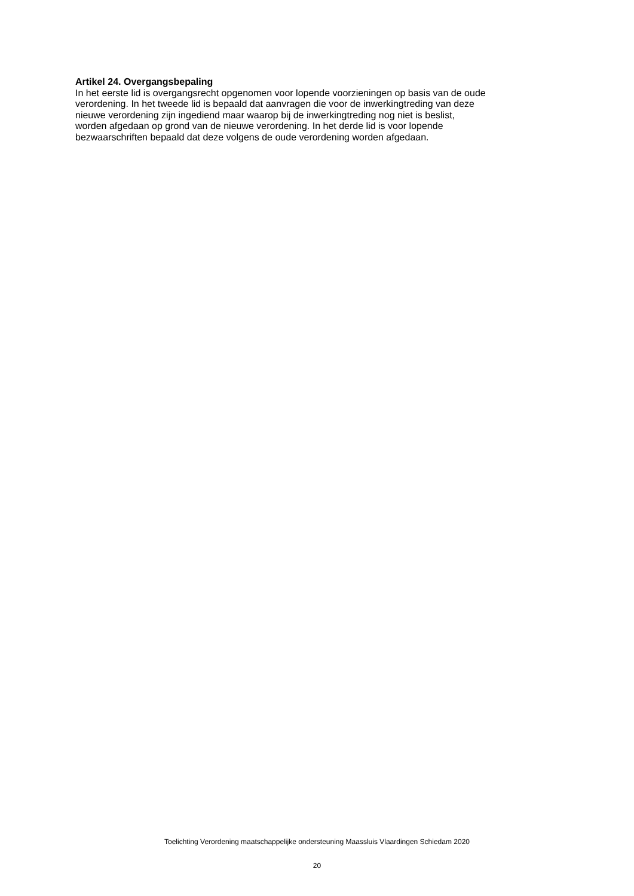Artikel 24. Overgangsbepaling
In het eerste lid is overgangsrecht opgenomen voor lopende voorzieningen op basis van de oude
verordening. In het tweede lid is bepaald dat aanvragen die voor de inwerkingtreding van deze
nieuwe verordening zijn ingediend maar waarop bij de inwerkingtreding nog niet is beslist,
worden afgedaan op grond van de nieuwe verordening. In het derde lid is voor lopende
bezwaarschriften bepaald dat deze volgens de oude verordening worden afgedaan.
Toelichting Verordening maatschappelijke ondersteuning Maassluis Vlaardingen Schiedam 2020
20